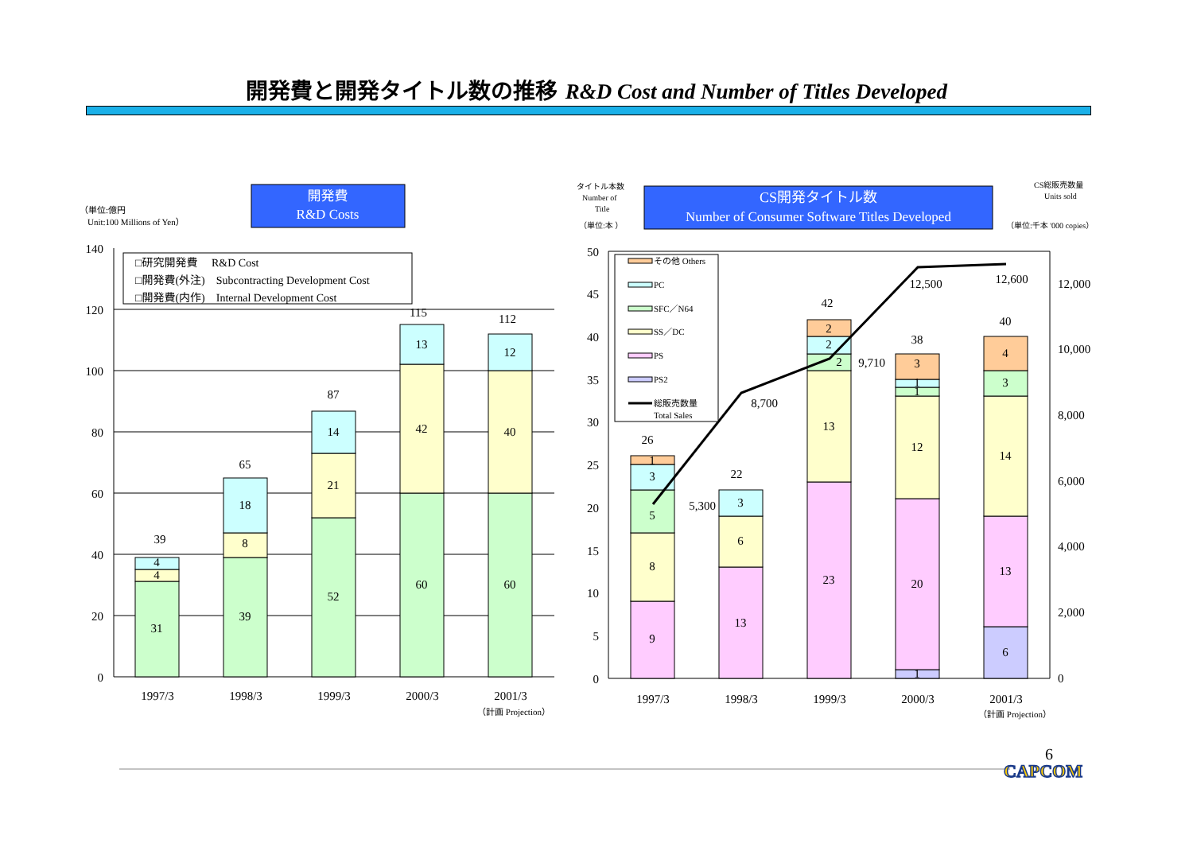開発費と開発タイトル数の推移 R&D Cost and Number of Titles Developed
開発費
R&D Costs
（単位:億円
Unit:100 Millions of Yen）
140
120
100
80
60
40
20
0
31
4
4
39
39
8
18
65
52
21
14
87
60
42
13
115
60
40
12
112
1997/3
1998/3
1999/3
2000/3
2001/3
（計画 Projection）
□研究開発費　 R&D Cost
□開発費(外注)　Subcontracting Development Cost
□開発費(内作)　Internal Development Cost
CS開発タイトル数
Number of Consumer Software Titles Developed
タイトル本数
Number of
Title
（単位:本 ）
CS総販売数量
Units sold
（単位:千本 '000 copies）
50
45
40
35
30
25
20
15
10
5
0
12,000
10,000
8,000
6,000
4,000
2,000
0
9
8
5
3
1
26
5,300
13
6
3
22
8,700
23
13
2
2
2
42
9,710
1
20
12
1
1
3
38
12,500
6
13
14
3
4
40
12,600
1997/3
1998/3
1999/3
2000/3
2001/3
（計画 Projection）
その他 Others
PC
SFC／N64
SS／DC
PS
PS2
総販売数量
Total Sales
6
CAPCOM